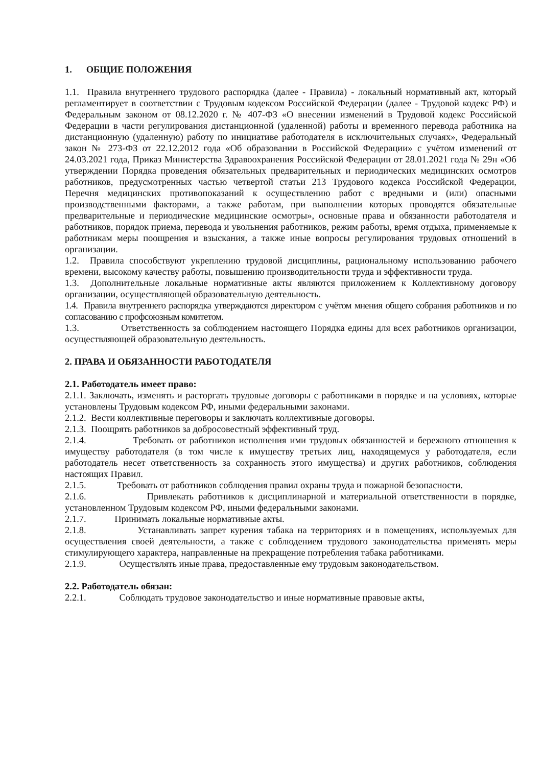1. ОБЩИЕ ПОЛОЖЕНИЯ
1.1. Правила внутреннего трудового распорядка (далее - Правила) - локальный нормативный акт, который регламентирует в соответствии с Трудовым кодексом Российской Федерации (далее - Трудовой кодекс РФ) и Федеральным законом от 08.12.2020 г. № 407-ФЗ «О внесении изменений в Трудовой кодекс Российской Федерации в части регулирования дистанционной (удаленной) работы и временного перевода работника на дистанционную (удаленную) работу по инициативе работодателя в исключительных случаях», Федеральный закон № 273-ФЗ от 22.12.2012 года «Об образовании в Российской Федерации» с учётом изменений от 24.03.2021 года, Приказ Министерства Здравоохранения Российской Федерации от 28.01.2021 года № 29н «Об утверждении Порядка проведения обязательных предварительных и периодических медицинских осмотров работников, предусмотренных частью четвертой статьи 213 Трудового кодекса Российской Федерации, Перечня медицинских противопоказаний к осуществлению работ с вредными и (или) опасными производственными факторами, а также работам, при выполнении которых проводятся обязательные предварительные и периодические медицинские осмотры», основные права и обязанности работодателя и работников, порядок приема, перевода и увольнения работников, режим работы, время отдыха, применяемые к работникам меры поощрения и взыскания, а также иные вопросы регулирования трудовых отношений в организации.
1.2. Правила способствуют укреплению трудовой дисциплины, рациональному использованию рабочего времени, высокому качеству работы, повышению производительности труда и эффективности труда.
1.3. Дополнительные локальные нормативные акты являются приложением к Коллективному договору организации, осуществляющей образовательную деятельность.
1.4. Правила внутреннего распорядка утверждаются директором с учётом мнения общего собрания работников и по согласованию с профсоюзным комитетом.
1.3. Ответственность за соблюдением настоящего Порядка едины для всех работников организации, осуществляющей образовательную деятельность.
2. ПРАВА И ОБЯЗАННОСТИ РАБОТОДАТЕЛЯ
2.1. Работодатель имеет право:
2.1.1. Заключать, изменять и расторгать трудовые договоры с работниками в порядке и на условиях, которые установлены Трудовым кодексом РФ, иными федеральными законами.
2.1.2. Вести коллективные переговоры и заключать коллективные договоры.
2.1.3. Поощрять работников за добросовестный эффективный труд.
2.1.4. Требовать от работников исполнения ими трудовых обязанностей и бережного отношения к имуществу работодателя (в том числе к имуществу третьих лиц, находящемуся у работодателя, если работодатель несет ответственность за сохранность этого имущества) и других работников, соблюдения настоящих Правил.
2.1.5. Требовать от работников соблюдения правил охраны труда и пожарной безопасности.
2.1.6. Привлекать работников к дисциплинарной и материальной ответственности в порядке, установленном Трудовым кодексом РФ, иными федеральными законами.
2.1.7. Принимать локальные нормативные акты.
2.1.8. Устанавливать запрет курения табака на территориях и в помещениях, используемых для осуществления своей деятельности, а также с соблюдением трудового законодательства применять меры стимулирующего характера, направленные на прекращение потребления табака работниками.
2.1.9. Осуществлять иные права, предоставленные ему трудовым законодательством.
2.2. Работодатель обязан:
2.2.1. Соблюдать трудовое законодательство и иные нормативные правовые акты,